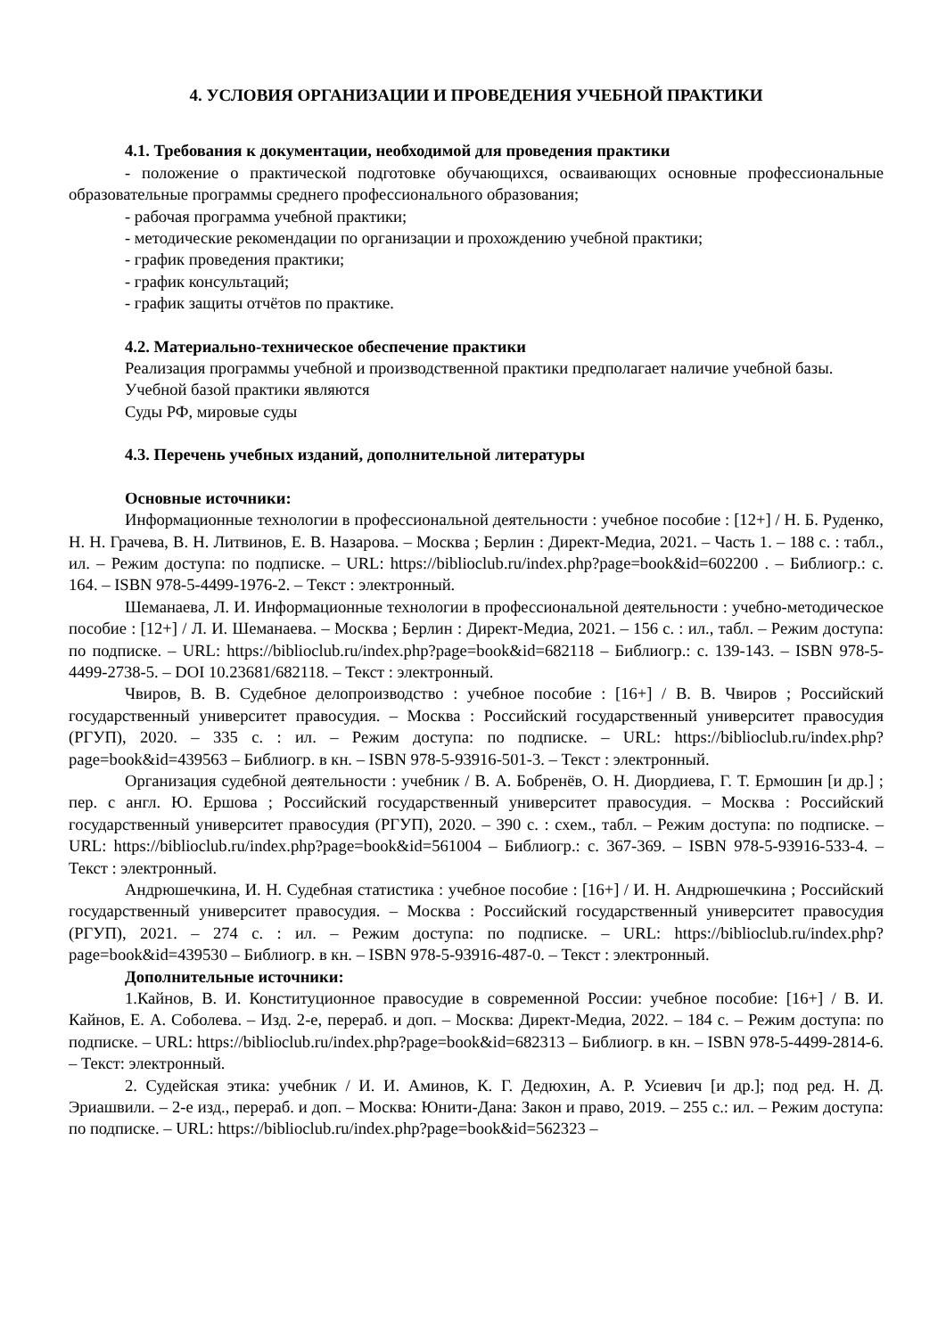4. УСЛОВИЯ ОРГАНИЗАЦИИ И ПРОВЕДЕНИЯ УЧЕБНОЙ ПРАКТИКИ
4.1. Требования к документации, необходимой для проведения практики
- положение о практической подготовке обучающихся, осваивающих основные профессиональные образовательные программы среднего профессионального образования;
- рабочая программа учебной практики;
- методические рекомендации по организации и прохождению учебной практики;
- график проведения практики;
- график консультаций;
- график защиты отчётов по практике.
4.2. Материально-техническое обеспечение практики
Реализация программы учебной и производственной практики предполагает наличие учебной базы.
Учебной базой практики являются
Суды РФ, мировые суды
4.3. Перечень учебных изданий, дополнительной литературы
Основные источники:
Информационные технологии в профессиональной деятельности : учебное пособие : [12+] / Н. Б. Руденко, Н. Н. Грачева, В. Н. Литвинов, Е. В. Назарова. – Москва ; Берлин : Директ-Медиа, 2021. – Часть 1. – 188 с. : табл., ил. – Режим доступа: по подписке. – URL: https://biblioclub.ru/index.php?page=book&id=602200 . – Библиогр.: с. 164. – ISBN 978-5-4499-1976-2. – Текст : электронный.
Шеманаева, Л. И. Информационные технологии в профессиональной деятельности : учебно-методическое пособие : [12+] / Л. И. Шеманаева. – Москва ; Берлин : Директ-Медиа, 2021. – 156 с. : ил., табл. – Режим доступа: по подписке. – URL: https://biblioclub.ru/index.php?page=book&id=682118 – Библиогр.: с. 139-143. – ISBN 978-5-4499-2738-5. – DOI 10.23681/682118. – Текст : электронный.
Чвиров, В. В. Судебное делопроизводство : учебное пособие : [16+] / В. В. Чвиров ; Российский государственный университет правосудия. – Москва : Российский государственный университет правосудия (РГУП), 2020. – 335 с. : ил. – Режим доступа: по подписке. – URL: https://biblioclub.ru/index.php?page=book&id=439563 – Библиогр. в кн. – ISBN 978-5-93916-501-3. – Текст : электронный.
Организация судебной деятельности : учебник / В. А. Бобренёв, О. Н. Диордиева, Г. Т. Ермошин [и др.] ; пер. с англ. Ю. Ершова ; Российский государственный университет правосудия. – Москва : Российский государственный университет правосудия (РГУП), 2020. – 390 с. : схем., табл. – Режим доступа: по подписке. – URL: https://biblioclub.ru/index.php?page=book&id=561004 – Библиогр.: с. 367-369. – ISBN 978-5-93916-533-4. – Текст : электронный.
Андрюшечкина, И. Н. Судебная статистика : учебное пособие : [16+] / И. Н. Андрюшечкина ; Российский государственный университет правосудия. – Москва : Российский государственный университет правосудия (РГУП), 2021. – 274 с. : ил. – Режим доступа: по подписке. – URL: https://biblioclub.ru/index.php?page=book&id=439530 – Библиогр. в кн. – ISBN 978-5-93916-487-0. – Текст : электронный.
Дополнительные источники:
1.Кайнов, В. И. Конституционное правосудие в современной России: учебное пособие: [16+] / В. И. Кайнов, Е. А. Соболева. – Изд. 2-е, перераб. и доп. – Москва: Директ-Медиа, 2022. – 184 с. – Режим доступа: по подписке. – URL: https://biblioclub.ru/index.php?page=book&id=682313 – Библиогр. в кн. – ISBN 978-5-4499-2814-6. – Текст: электронный.
2. Судейская этика: учебник / И. И. Аминов, К. Г. Дедюхин, А. Р. Усиевич [и др.]; под ред. Н. Д. Эриашвили. – 2-е изд., перераб. и доп. – Москва: Юнити-Дана: Закон и право, 2019. – 255 с.: ил. – Режим доступа: по подписке. – URL: https://biblioclub.ru/index.php?page=book&id=562323 –